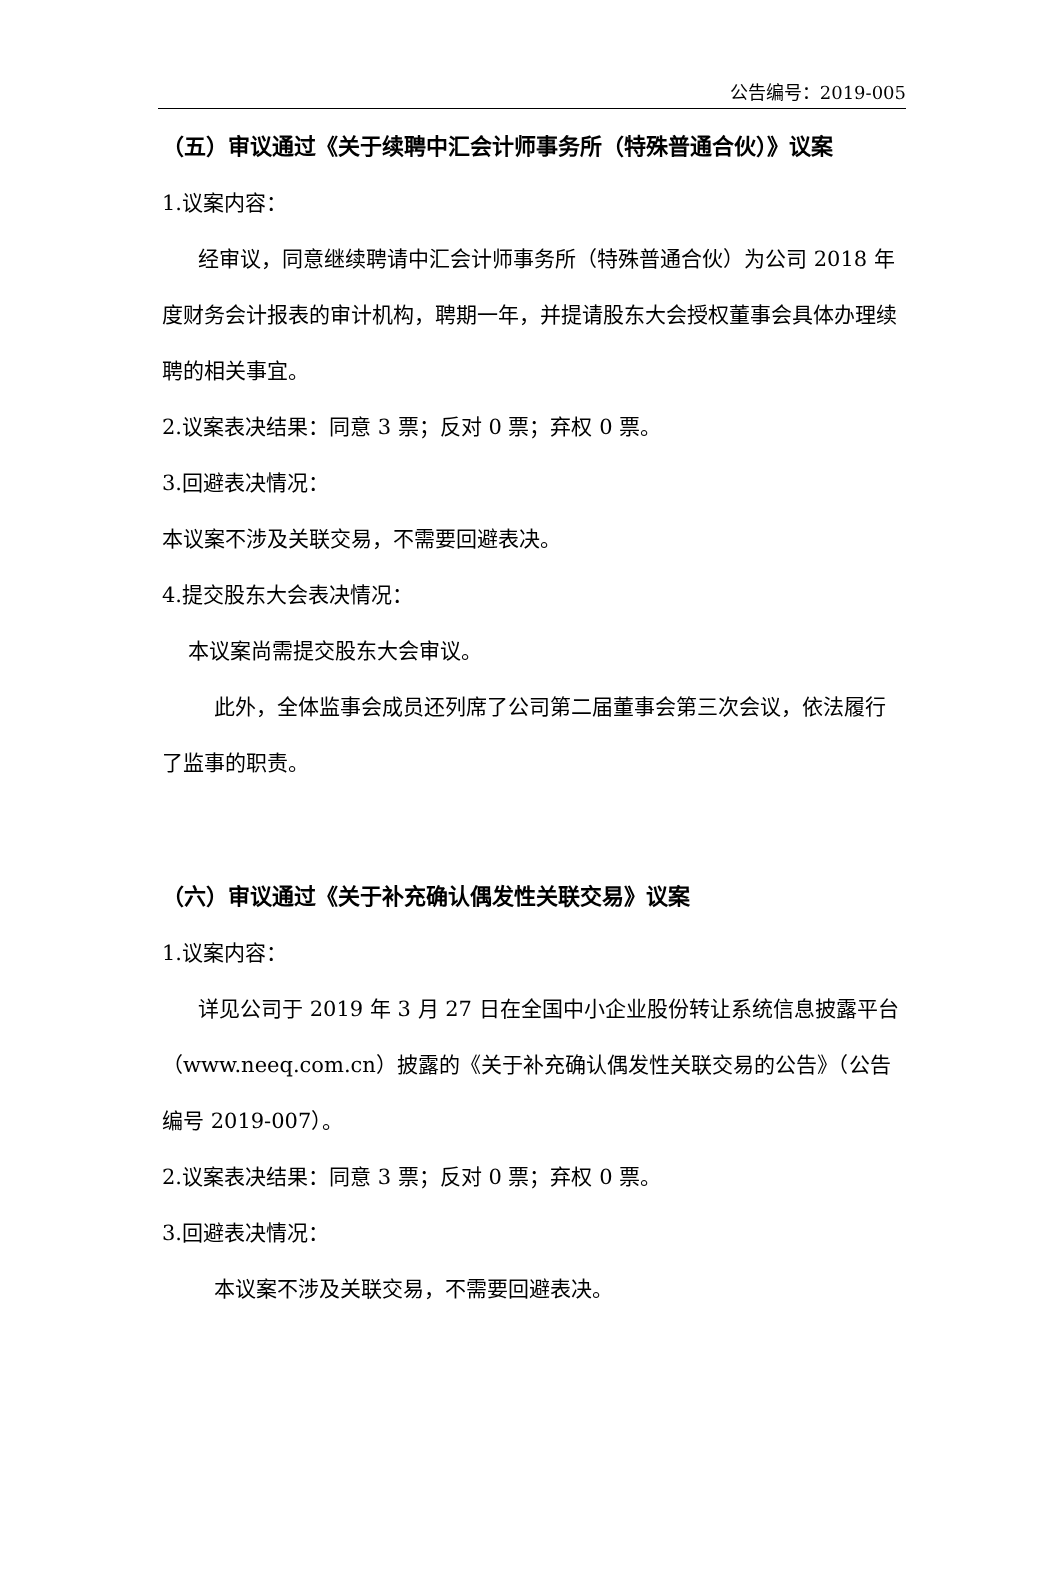公告编号：2019-005
（五）审议通过《关于续聘中汇会计师事务所（特殊普通合伙）》议案
1.议案内容：
经审议，同意继续聘请中汇会计师事务所（特殊普通合伙）为公司 2018 年度财务会计报表的审计机构，聘期一年，并提请股东大会授权董事会具体办理续聘的相关事宜。
2.议案表决结果：同意 3 票；反对 0 票；弃权 0 票。
3.回避表决情况：
本议案不涉及关联交易，不需要回避表决。
4.提交股东大会表决情况：
本议案尚需提交股东大会审议。
此外，全体监事会成员还列席了公司第二届董事会第三次会议，依法履行了监事的职责。
（六）审议通过《关于补充确认偶发性关联交易》议案
1.议案内容：
详见公司于 2019 年 3 月 27 日在全国中小企业股份转让系统信息披露平台（www.neeq.com.cn）披露的《关于补充确认偶发性关联交易的公告》（公告编号 2019-007）。
2.议案表决结果：同意 3 票；反对 0 票；弃权 0 票。
3.回避表决情况：
本议案不涉及关联交易，不需要回避表决。